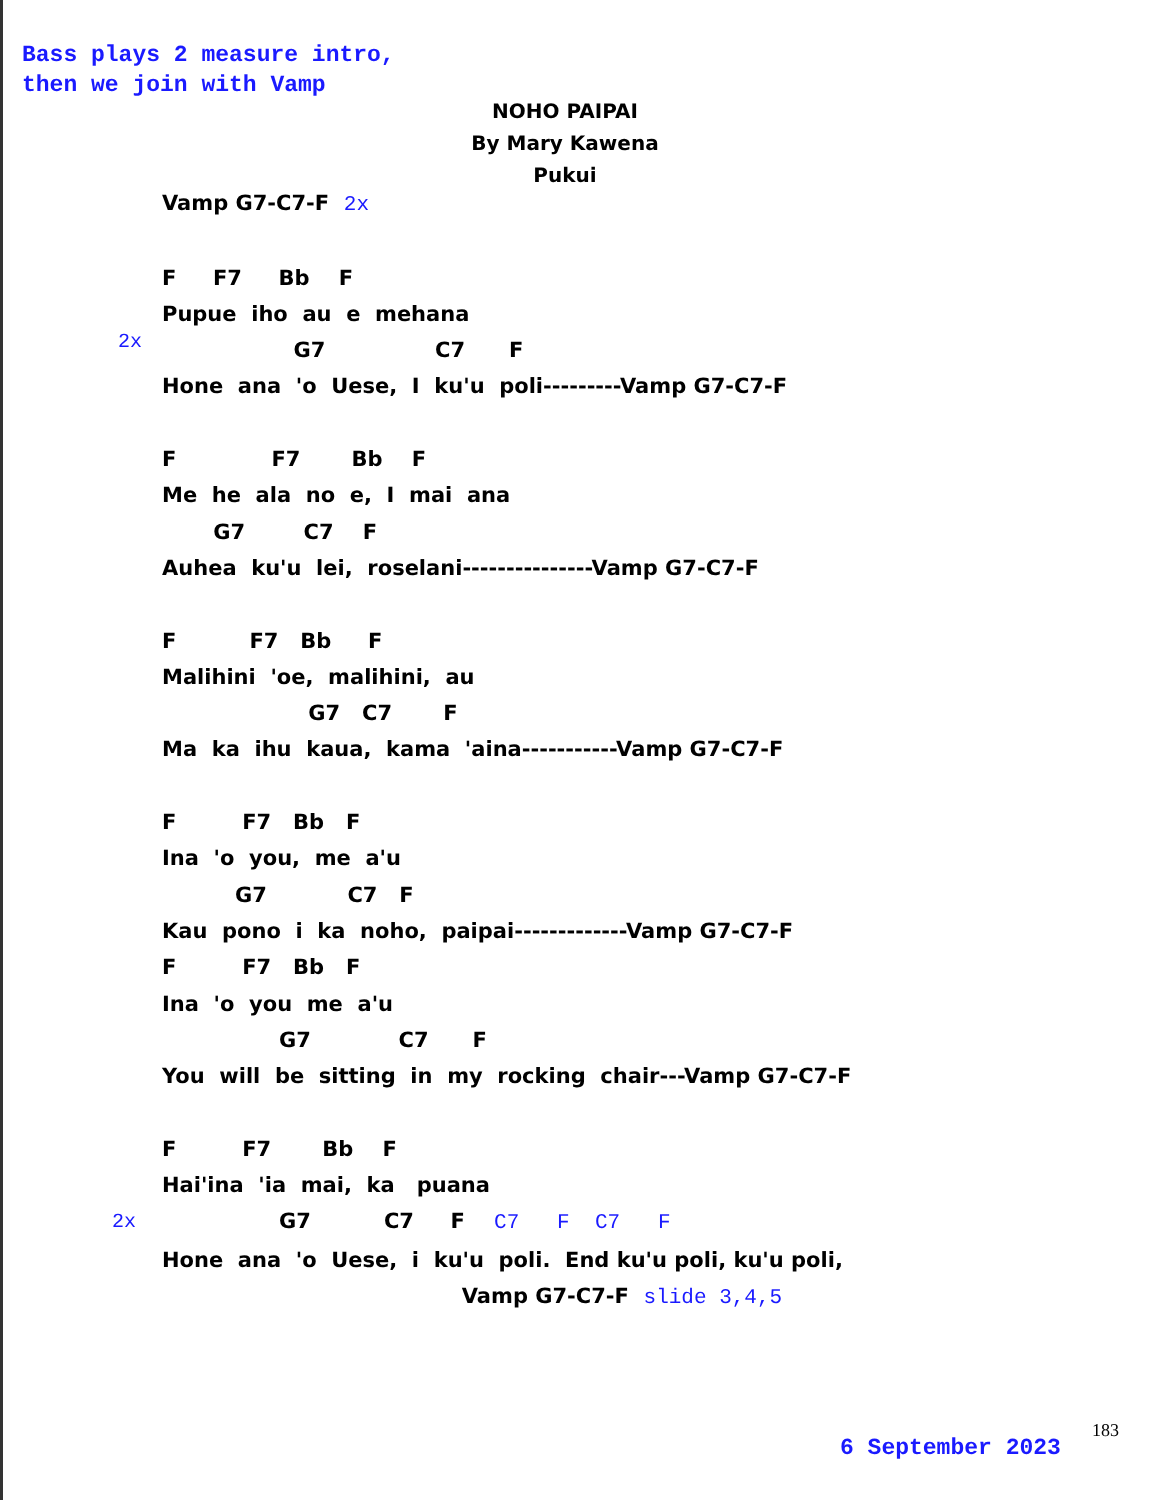Bass plays 2 measure intro,
then we join with Vamp
NOHO PAIPAI
By Mary Kawena Pukui
Vamp G7-C7-F 2x F F7 Bb F Pupue iho au e mehana G7 C7 F Hone ana 'o Uese, I ku'u poli---------Vamp G7-C7-F F F7 Bb F Me he ala no e, I mai ana G7 C7 F Auhea ku'u lei, roselani---------------Vamp G7-C7-F F F7 Bb F Malihini 'oe, malihini, au G7 C7 F Ma ka ihu kaua, kama 'aina-----------Vamp G7-C7-F F F7 Bb F Ina 'o you, me a'u G7 C7 F Kau pono i ka noho, paipai-------------Vamp G7-C7-F F F7 Bb F Ina 'o you me a'u G7 C7 F You will be sitting in my rocking chair---Vamp G7-C7-F F F7 Bb F Hai'ina 'ia mai, ka puana G7 C7 F C7 F C7 F Hone ana 'o Uese, i ku'u poli. End ku'u poli, ku'u poli, Vamp G7-C7-F slide 3,4,5
2x
2x
6 September 2023
183